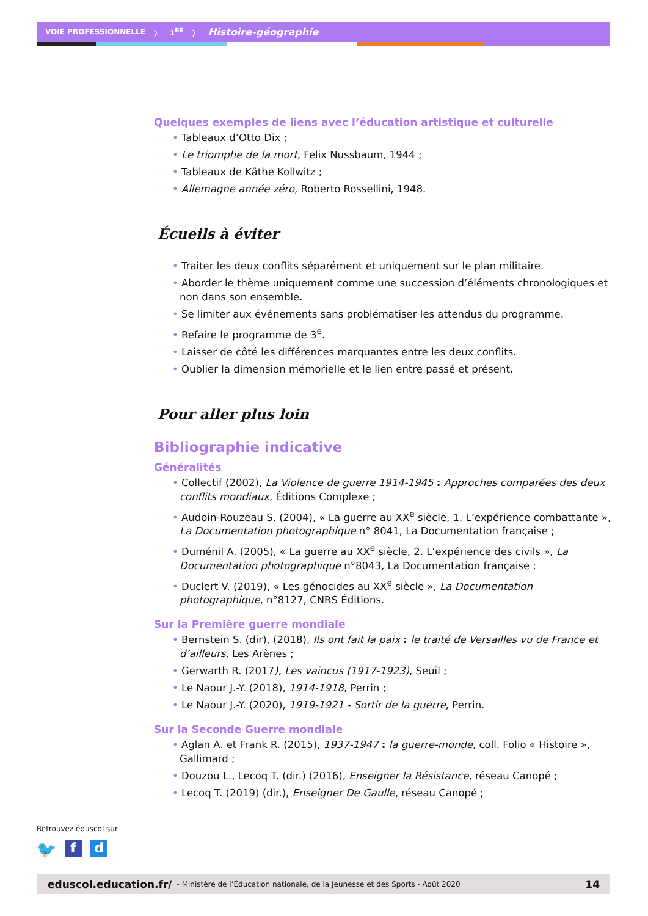VOIE PROFESSIONNELLE 〉 1<sup>RE</sup> 〉 Histoire-géographie
Quelques exemples de liens avec l’éducation artistique et culturelle
• Tableaux d’Otto Dix ;
• Le triomphe de la mort, Felix Nussbaum, 1944 ;
• Tableaux de Käthe Kollwitz ;
• Allemagne année zéro, Roberto Rossellini, 1948.
Écueils à éviter
• Traiter les deux conflits séparément et uniquement sur le plan militaire.
• Aborder le thème uniquement comme une succession d’éléments chronologiques et non dans son ensemble.
• Se limiter aux événements sans problématiser les attendus du programme.
• Refaire le programme de 3<sup>e</sup>.
• Laisser de côté les différences marquantes entre les deux conflits.
• Oublier la dimension mémorielle et le lien entre passé et présent.
Pour aller plus loin
Bibliographie indicative
Généralités
• Collectif (2002), La Violence de guerre 1914-1945 : Approches comparées des deux conflits mondiaux, Éditions Complexe ;
• Audoin-Rouzeau S. (2004), « La guerre au XX<sup>e</sup> siècle, 1. L’expérience combattante », La Documentation photographique n° 8041, La Documentation française ;
• Duménil A. (2005), « La guerre au XX<sup>e</sup> siècle, 2. L’expérience des civils », La Documentation photographique n°8043, La Documentation française ;
• Duclert V. (2019), « Les génocides au XX<sup>e</sup> siècle », La Documentation photographique, n°8127, CNRS Éditions.
Sur la Première guerre mondiale
• Bernstein S. (dir), (2018), Ils ont fait la paix : le traité de Versailles vu de France et d’ailleurs, Les Arènes ;
• Gerwarth R. (2017), Les vaincus (1917-1923), Seuil ;
• Le Naour J.-Y. (2018), 1914-1918, Perrin ;
• Le Naour J.-Y. (2020), 1919-1921 - Sortir de la guerre, Perrin.
Sur la Seconde Guerre mondiale
• Aglan A. et Frank R. (2015), 1937-1947 : la guerre-monde, coll. Folio « Histoire », Gallimard ;
• Douzou L., Lecoq T. (dir.) (2016), Enseigner la Résistance, réseau Canopé ;
• Lecoq T. (2019) (dir.), Enseigner De Gaulle, réseau Canopé ;
Retrouvez éduscol sur
🐦 f d
eduscol.education.fr/ - Ministère de l’Éducation nationale, de la Jeunesse et des Sports - Août 2020 14